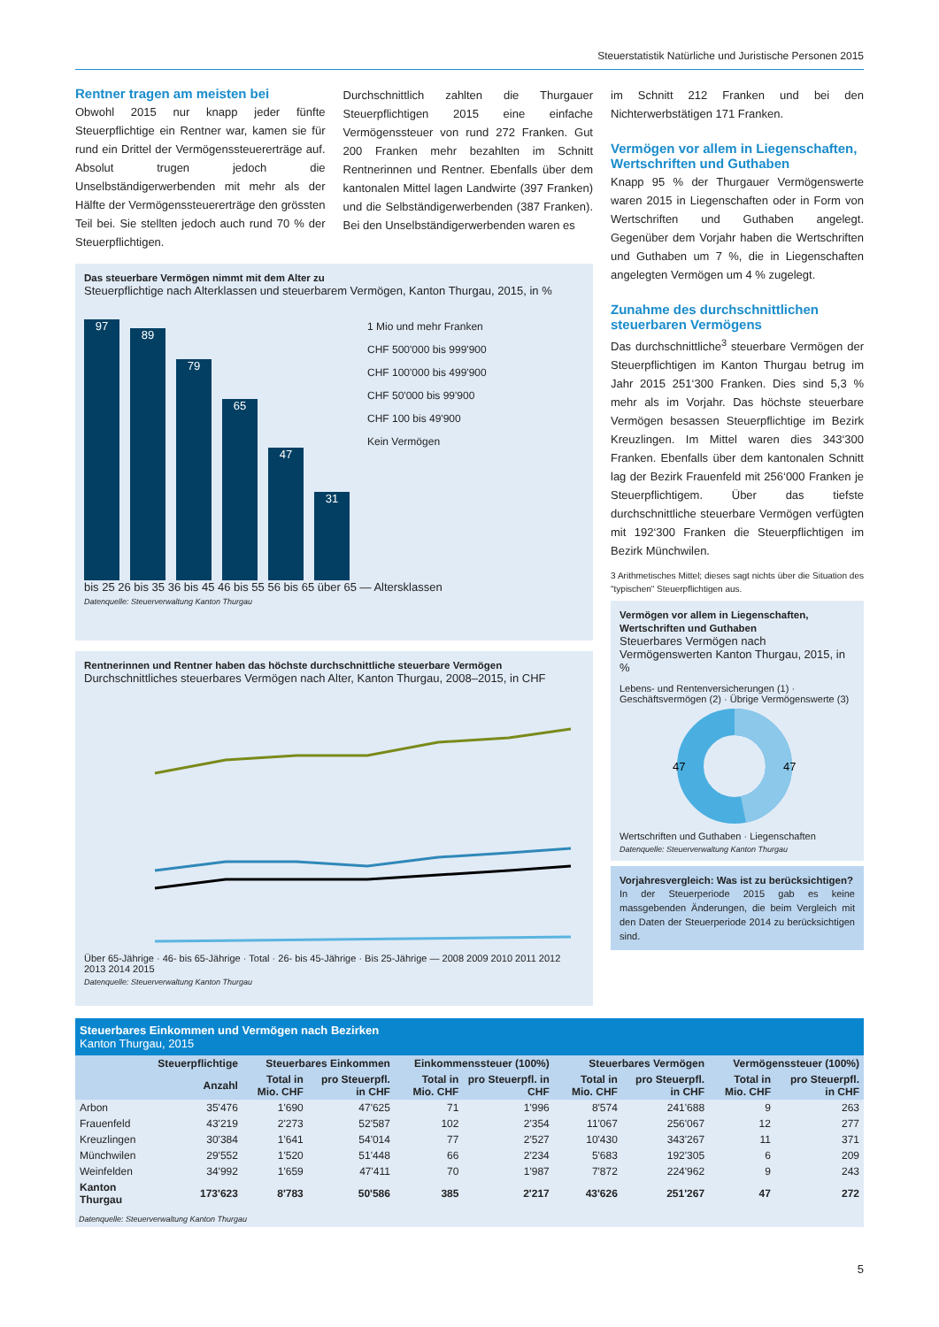Steuerstatistik Natürliche und Juristische Personen 2015
Rentner tragen am meisten bei
Obwohl 2015 nur knapp jeder fünfte Steuerpflichtige ein Rentner war, kamen sie für rund ein Drittel der Vermögenssteuererträge auf. Absolut trugen jedoch die Unselbständigerwerbenden mit mehr als der Hälfte der Vermögenssteuererträge den grössten Teil bei. Sie stellten jedoch auch rund 70 % der Steuerpflichtigen.
Durchschnittlich zahlten die Thurgauer Steuerpflichtigen 2015 eine einfache Vermögenssteuer von rund 272 Franken. Gut 200 Franken mehr bezahlten im Schnitt Rentnerinnen und Rentner. Ebenfalls über dem kantonalen Mittel lagen Landwirte (397 Franken) und die Selbständigerwerbenden (387 Franken). Bei den Unselbständigerwerbenden waren es
Das steuerbare Vermögen nimmt mit dem Alter zu
Steuerpflichtige nach Alterklassen und steuerbarem Vermögen, Kanton Thurgau, 2015, in %
97
89
79
65
47
31
1 Mio und mehr Franken
CHF 500'000 bis 999'900
CHF 100'000 bis 499'900
CHF 50'000 bis 99'900
CHF 100 bis 49'900
Kein Vermögen
bis 25 26 bis 35 36 bis 45 46 bis 55 56 bis 65 über 65 — Altersklassen
Datenquelle: Steuerverwaltung Kanton Thurgau
Rentnerinnen und Rentner haben das höchste durchschnittliche steuerbare Vermögen
Durchschnittliches steuerbares Vermögen nach Alter, Kanton Thurgau, 2008–2015, in CHF
Über 65-Jährige · 46- bis 65-Jährige · Total · 26- bis 45-Jährige · Bis 25-Jährige — 2008 2009 2010 2011 2012 2013 2014 2015
Datenquelle: Steuerverwaltung Kanton Thurgau
im Schnitt 212 Franken und bei den Nichterwerbstätigen 171 Franken.
Vermögen vor allem in Liegenschaften, Wertschriften und Guthaben
Knapp 95 % der Thurgauer Vermögenswerte waren 2015 in Liegenschaften oder in Form von Wertschriften und Guthaben angelegt. Gegenüber dem Vorjahr haben die Wertschriften und Guthaben um 7 %, die in Liegenschaften angelegten Vermögen um 4 % zugelegt.
Zunahme des durchschnittlichen steuerbaren Vermögens
Das durchschnittliche<sup>3</sup> steuerbare Vermögen der Steuerpflichtigen im Kanton Thurgau betrug im Jahr 2015 251‘300 Franken. Dies sind 5,3 % mehr als im Vorjahr. Das höchste steuerbare Vermögen besassen Steuerpflichtige im Bezirk Kreuzlingen. Im Mittel waren dies 343‘300 Franken. Ebenfalls über dem kantonalen Schnitt lag der Bezirk Frauenfeld mit 256‘000 Franken je Steuerpflichtigem. Über das tiefste durchschnittliche steuerbare Vermögen verfügten mit 192‘300 Franken die Steuerpflichtigen im Bezirk Münchwilen.
3 Arithmetisches Mittel; dieses sagt nichts über die Situation des "typischen" Steuerpflichtigen aus.
Vermögen vor allem in Liegenschaften, Wertschriften und Guthaben
Steuerbares Vermögen nach Vermögenswerten Kanton Thurgau, 2015, in %
Lebens- und Rentenversicherungen (1) · Geschäftsvermögen (2) · Übrige Vermögenswerte (3)
47
47
Wertschriften und Guthaben · Liegenschaften
Datenquelle: Steuerverwaltung Kanton Thurgau
Vorjahresvergleich: Was ist zu berücksichtigen?
In der Steuerperiode 2015 gab es keine massgebenden Änderungen, die beim Vergleich mit den Daten der Steuerperiode 2014 zu berücksichtigen sind.
Steuerbares Einkommen und Vermögen nach Bezirken
Kanton Thurgau, 2015
| | Steuerpflichtige | Steuerbares Einkommen | | Einkommenssteuer (100%) | | Steuerbares Vermögen | | Vermögenssteuer (100%) | |
| --- | --- | --- | --- | --- | --- | --- | --- | --- | --- |
| | Anzahl | Total in Mio. CHF | pro Steuerpfl. in CHF | Total in Mio. CHF | pro Steuerpfl. in CHF | Total in Mio. CHF | pro Steuerpfl. in CHF | Total in Mio. CHF | pro Steuerpfl. in CHF |
| Arbon | 35'476 | 1'690 | 47'625 | 71 | 1'996 | 8'574 | 241'688 | 9 | 263 |
| Frauenfeld | 43'219 | 2'273 | 52'587 | 102 | 2'354 | 11'067 | 256'067 | 12 | 277 |
| Kreuzlingen | 30'384 | 1'641 | 54'014 | 77 | 2'527 | 10'430 | 343'267 | 11 | 371 |
| Münchwilen | 29'552 | 1'520 | 51'448 | 66 | 2'234 | 5'683 | 192'305 | 6 | 209 |
| Weinfelden | 34'992 | 1'659 | 47'411 | 70 | 1'987 | 7'872 | 224'962 | 9 | 243 |
| Kanton Thurgau | 173'623 | 8'783 | 50'586 | 385 | 2'217 | 43'626 | 251'267 | 47 | 272 |
Datenquelle: Steuerverwaltung Kanton Thurgau
5